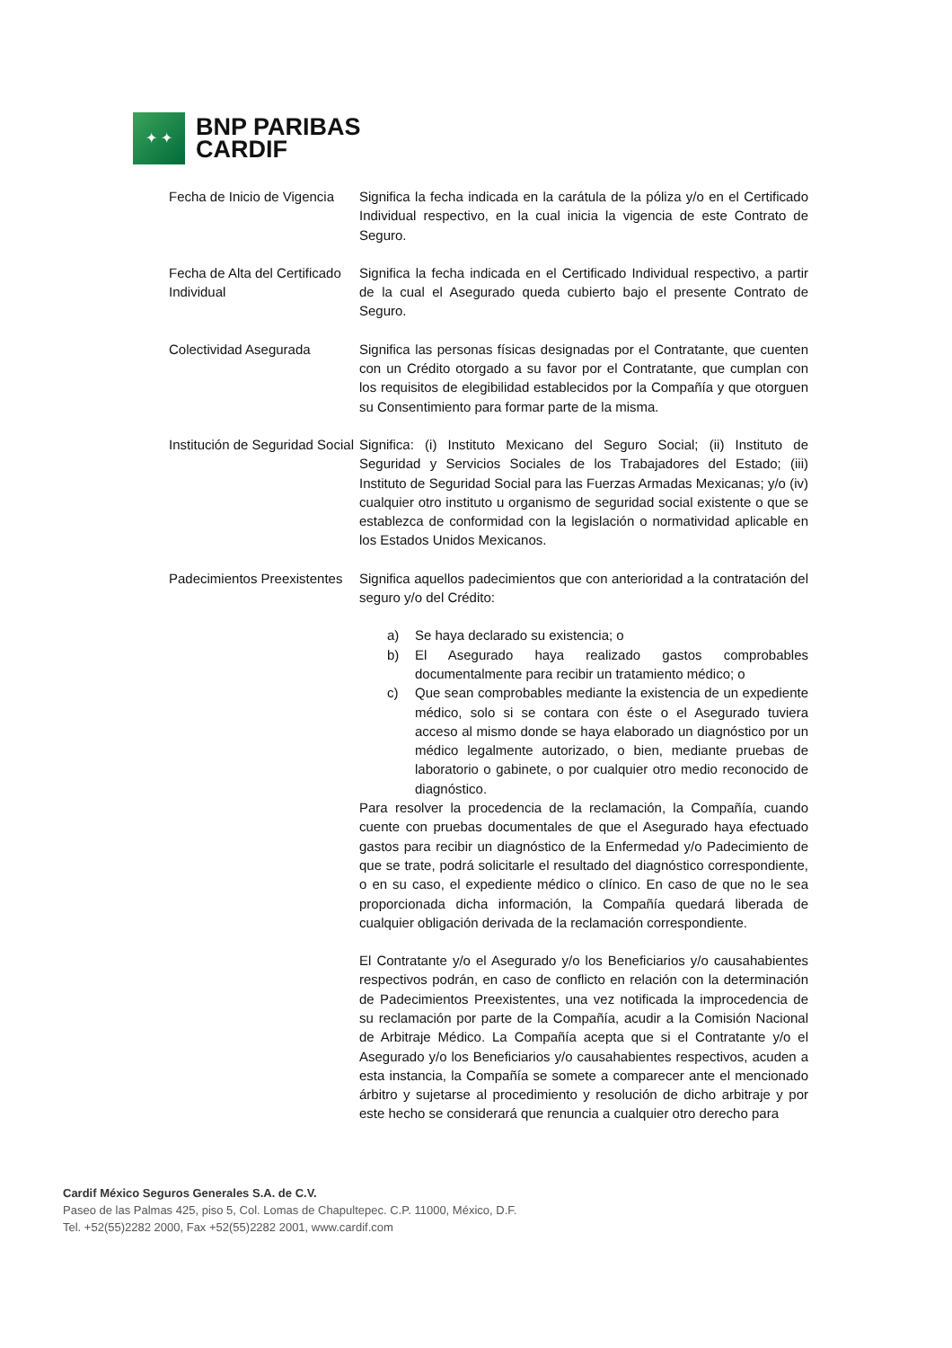✦ ✦
BNP PARIBAS
CARDIF
Fecha de Inicio de Vigencia
Significa la fecha indicada en la carátula de la póliza y/o en el Certificado Individual respectivo, en la cual inicia la vigencia de este Contrato de Seguro.
Fecha de Alta del Certificado Individual
Significa la fecha indicada en el Certificado Individual respectivo, a partir de la cual el Asegurado queda cubierto bajo el presente Contrato de Seguro.
Colectividad Asegurada Significa las personas físicas designadas por el Contratante, que cuenten con un Crédito otorgado a su favor por el Contratante, que cumplan con los requisitos de elegibilidad establecidos por la Compañía y que otorguen su Consentimiento para formar parte de la misma.
Institución de Seguridad Social
Significa: (i) Instituto Mexicano del Seguro Social; (ii) Instituto de Seguridad y Servicios Sociales de los Trabajadores del Estado; (iii) Instituto de Seguridad Social para las Fuerzas Armadas Mexicanas; y/o (iv) cualquier otro instituto u organismo de seguridad social existente o que se establezca de conformidad con la legislación o normatividad aplicable en los Estados Unidos Mexicanos.
Padecimientos Preexistentes
Significa aquellos padecimientos que con anterioridad a la contratación del seguro y/o del Crédito:
a) Se haya declarado su existencia; o
b) El Asegurado haya realizado gastos comprobables documentalmente para recibir un tratamiento médico; o
c) Que sean comprobables mediante la existencia de un expediente médico, solo si se contara con éste o el Asegurado tuviera acceso al mismo donde se haya elaborado un diagnóstico por un médico legalmente autorizado, o bien, mediante pruebas de laboratorio o gabinete, o por cualquier otro medio reconocido de diagnóstico.
Para resolver la procedencia de la reclamación, la Compañía, cuando cuente con pruebas documentales de que el Asegurado haya efectuado gastos para recibir un diagnóstico de la Enfermedad y/o Padecimiento de que se trate, podrá solicitarle el resultado del diagnóstico correspondiente, o en su caso, el expediente médico o clínico. En caso de que no le sea proporcionada dicha información, la Compañía quedará liberada de cualquier obligación derivada de la reclamación correspondiente.
El Contratante y/o el Asegurado y/o los Beneficiarios y/o causahabientes respectivos podrán, en caso de conflicto en relación con la determinación de Padecimientos Preexistentes, una vez notificada la improcedencia de su reclamación por parte de la Compañía, acudir a la Comisión Nacional de Arbitraje Médico. La Compañía acepta que si el Contratante y/o el Asegurado y/o los Beneficiarios y/o causahabientes respectivos, acuden a esta instancia, la Compañía se somete a comparecer ante el mencionado árbitro y sujetarse al procedimiento y resolución de dicho arbitraje y por este hecho se considerará que renuncia a cualquier otro derecho para
Cardif México Seguros Generales S.A. de C.V.
Paseo de las Palmas 425, piso 5, Col. Lomas de Chapultepec. C.P. 11000, México, D.F.
Tel. +52(55)2282 2000, Fax +52(55)2282 2001, www.cardif.com